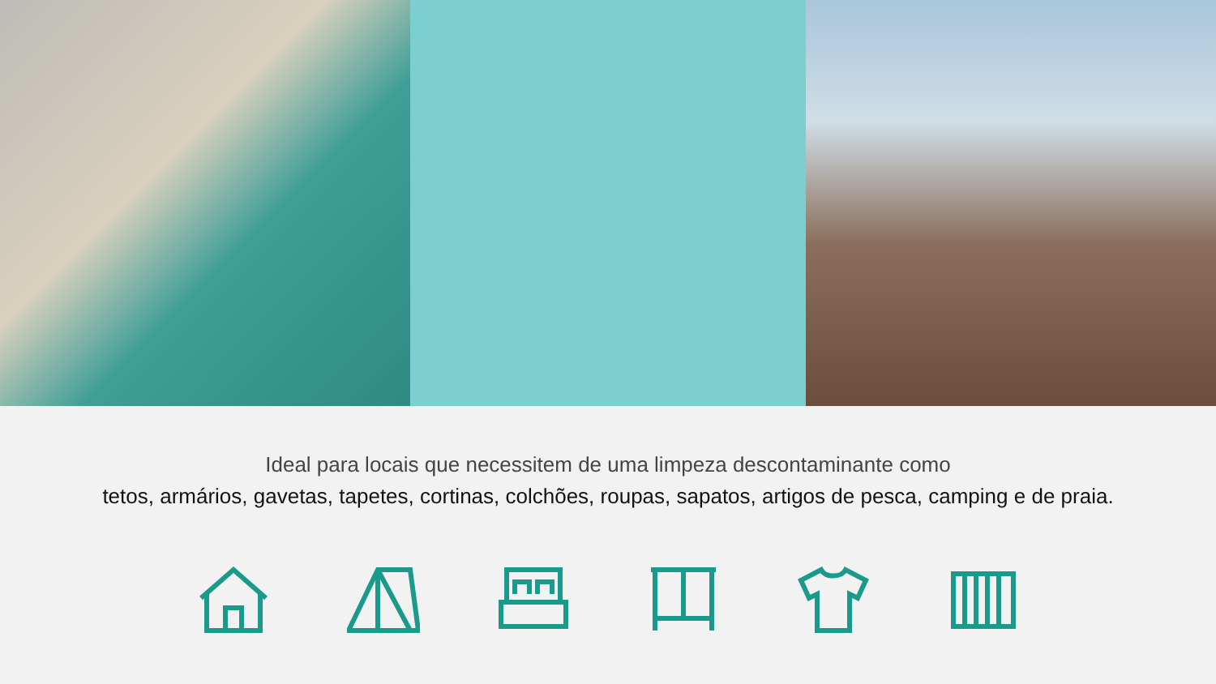Ideal para locais que necessitem de uma limpeza descontaminante como
tetos, armários, gavetas, tapetes, cortinas, colchões, roupas, sapatos, artigos de pesca, camping e de praia.